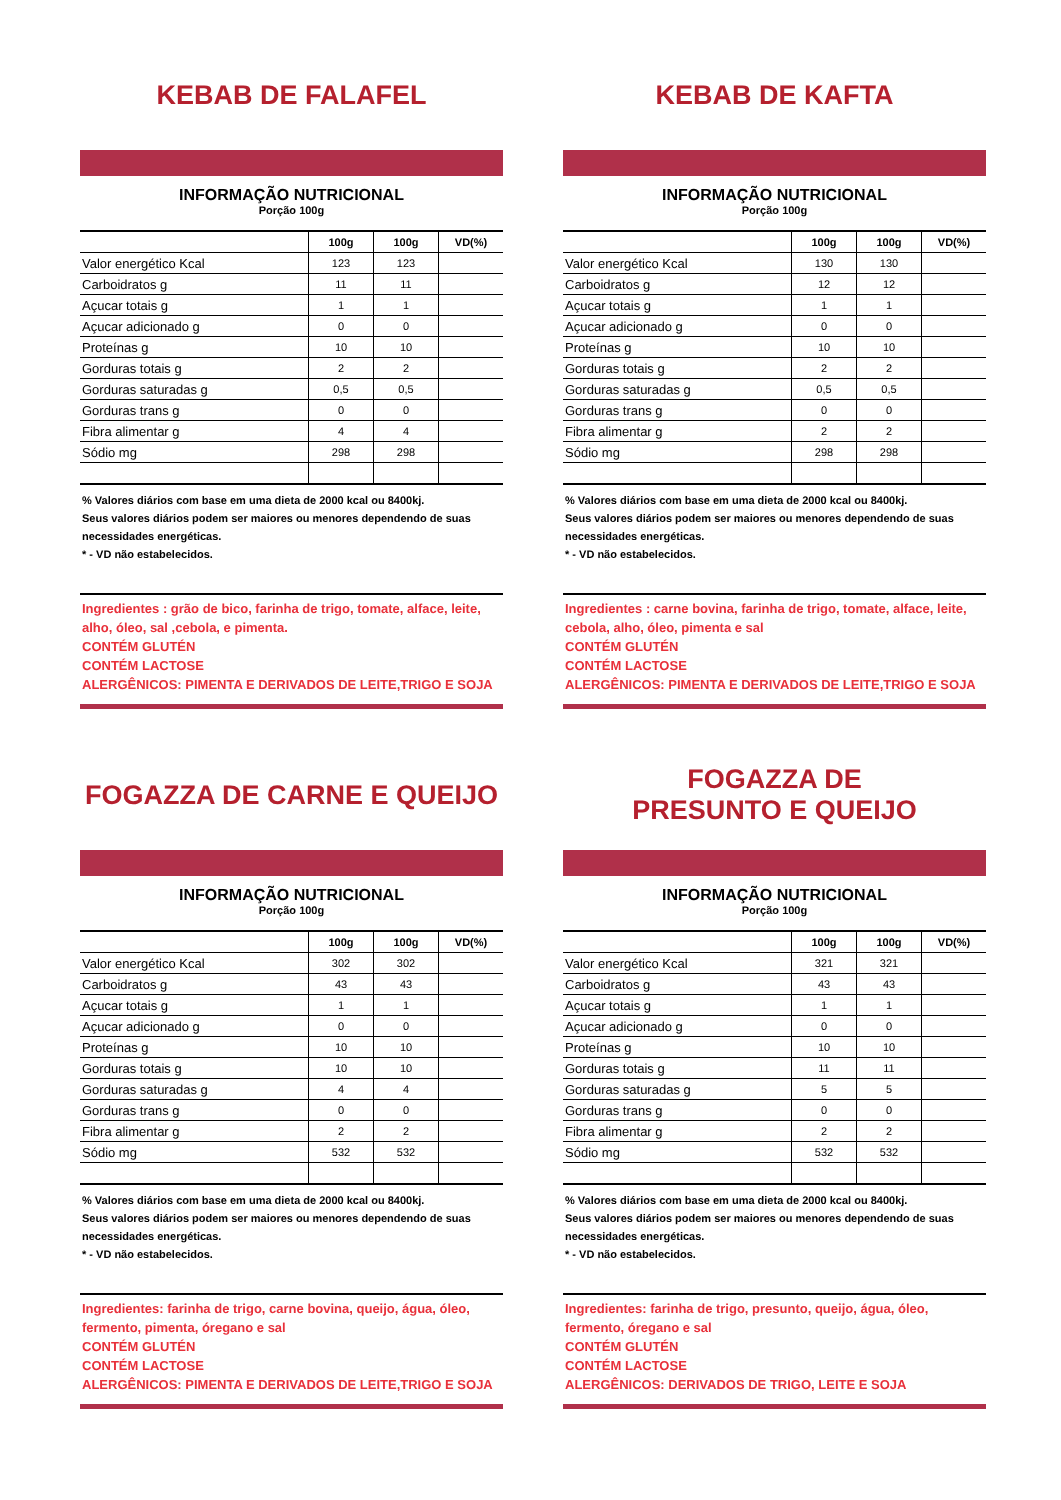KEBAB DE FALAFEL
INFORMAÇÃO NUTRICIONAL
Porção 100g
| | 100g | 100g | VD(%) |
| --- | --- | --- | --- |
| Valor energético Kcal | 123 | 123 | |
| Carboidratos g | 11 | 11 | |
| Açucar totais g | 1 | 1 | |
| Açucar adicionado g | 0 | 0 | |
| Proteínas g | 10 | 10 | |
| Gorduras totais g | 2 | 2 | |
| Gorduras saturadas g | 0,5 | 0,5 | |
| Gorduras trans g | 0 | 0 | |
| Fibra alimentar g | 4 | 4 | |
| Sódio mg | 298 | 298 | |
% Valores diários com base em uma dieta de 2000 kcal ou 8400kj.
Seus valores diários podem ser maiores ou menores dependendo de suas necessidades energéticas.
* - VD não estabelecidos.
Ingredientes : grão de bico, farinha de trigo, tomate, alface, leite, alho, óleo, sal ,cebola, e pimenta.
CONTÉM GLUTÉN
CONTÉM LACTOSE
ALERGÊNICOS: PIMENTA E DERIVADOS DE LEITE,TRIGO E SOJA
KEBAB DE KAFTA
INFORMAÇÃO NUTRICIONAL
Porção 100g
| | 100g | 100g | VD(%) |
| --- | --- | --- | --- |
| Valor energético Kcal | 130 | 130 | |
| Carboidratos g | 12 | 12 | |
| Açucar totais g | 1 | 1 | |
| Açucar adicionado g | 0 | 0 | |
| Proteínas g | 10 | 10 | |
| Gorduras totais g | 2 | 2 | |
| Gorduras saturadas g | 0,5 | 0,5 | |
| Gorduras trans g | 0 | 0 | |
| Fibra alimentar g | 2 | 2 | |
| Sódio mg | 298 | 298 | |
% Valores diários com base em uma dieta de 2000 kcal ou 8400kj.
Seus valores diários podem ser maiores ou menores dependendo de suas necessidades energéticas.
* - VD não estabelecidos.
Ingredientes : carne bovina, farinha de trigo, tomate, alface, leite, cebola, alho, óleo, pimenta e sal
CONTÉM GLUTÉN
CONTÉM LACTOSE
ALERGÊNICOS: PIMENTA E DERIVADOS DE LEITE,TRIGO E SOJA
FOGAZZA DE CARNE E QUEIJO
INFORMAÇÃO NUTRICIONAL
Porção 100g
| | 100g | 100g | VD(%) |
| --- | --- | --- | --- |
| Valor energético Kcal | 302 | 302 | |
| Carboidratos g | 43 | 43 | |
| Açucar totais g | 1 | 1 | |
| Açucar adicionado g | 0 | 0 | |
| Proteínas g | 10 | 10 | |
| Gorduras totais g | 10 | 10 | |
| Gorduras saturadas g | 4 | 4 | |
| Gorduras trans g | 0 | 0 | |
| Fibra alimentar g | 2 | 2 | |
| Sódio mg | 532 | 532 | |
% Valores diários com base em uma dieta de 2000 kcal ou 8400kj.
Seus valores diários podem ser maiores ou menores dependendo de suas necessidades energéticas.
* - VD não estabelecidos.
Ingredientes: farinha de trigo, carne bovina, queijo, água, óleo, fermento, pimenta, óregano e sal
CONTÉM GLUTÉN
CONTÉM LACTOSE
ALERGÊNICOS: PIMENTA E DERIVADOS DE LEITE,TRIGO E SOJA
FOGAZZA DE
PRESUNTO E QUEIJO
INFORMAÇÃO NUTRICIONAL
Porção 100g
| | 100g | 100g | VD(%) |
| --- | --- | --- | --- |
| Valor energético Kcal | 321 | 321 | |
| Carboidratos g | 43 | 43 | |
| Açucar totais g | 1 | 1 | |
| Açucar adicionado g | 0 | 0 | |
| Proteínas g | 10 | 10 | |
| Gorduras totais g | 11 | 11 | |
| Gorduras saturadas g | 5 | 5 | |
| Gorduras trans g | 0 | 0 | |
| Fibra alimentar g | 2 | 2 | |
| Sódio mg | 532 | 532 | |
% Valores diários com base em uma dieta de 2000 kcal ou 8400kj.
Seus valores diários podem ser maiores ou menores dependendo de suas necessidades energéticas.
* - VD não estabelecidos.
Ingredientes: farinha de trigo, presunto, queijo, água, óleo, fermento, óregano e sal
CONTÉM GLUTÉN
CONTÉM LACTOSE
ALERGÊNICOS: DERIVADOS DE TRIGO, LEITE E SOJA